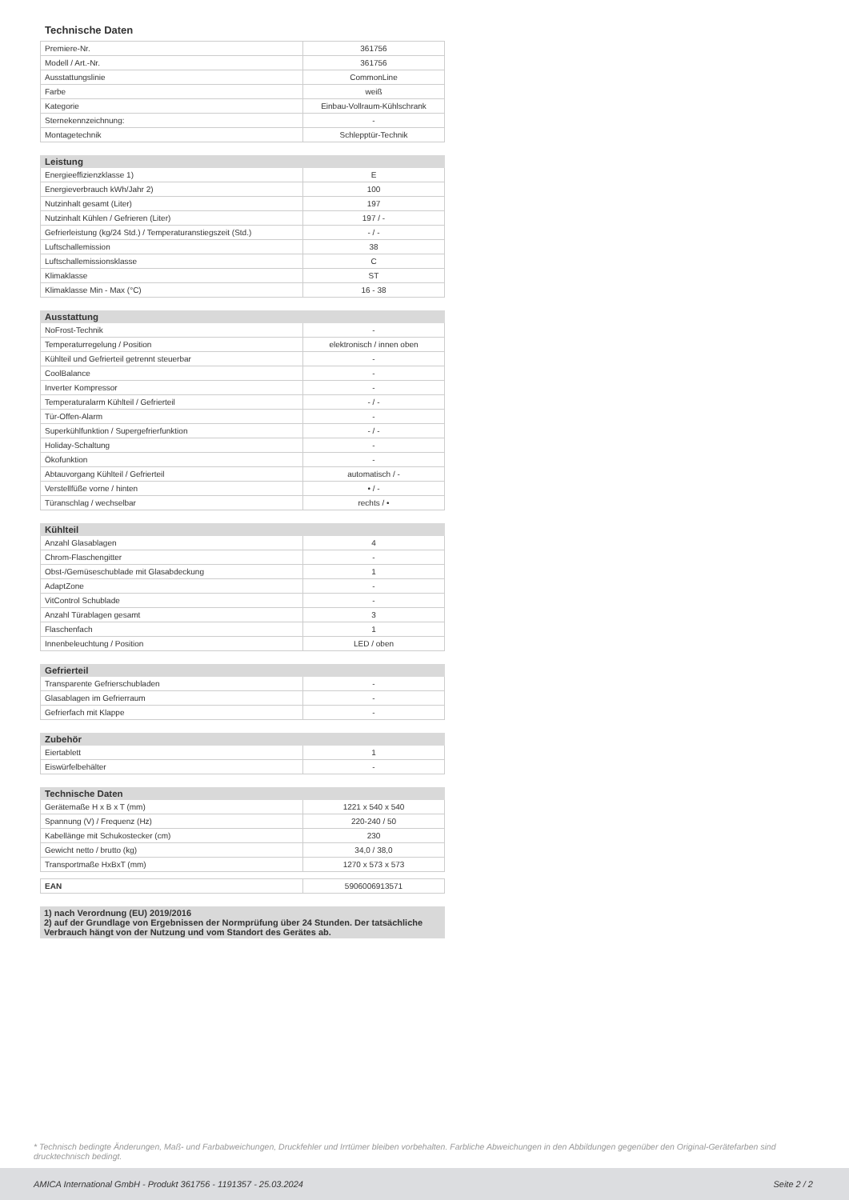Technische Daten
| Premiere-Nr. | 361756 |
| Modell / Art.-Nr. | 361756 |
| Ausstattungslinie | CommonLine |
| Farbe | weiß |
| Kategorie | Einbau-Vollraum-Kühlschrank |
| Sternekennzeichnung: | - |
| Montagetechnik | Schlepptür-Technik |
| Leistung | |
| --- | --- |
| Energieeffizienzklasse 1) | E |
| Energieverbrauch kWh/Jahr 2) | 100 |
| Nutzinhalt gesamt (Liter) | 197 |
| Nutzinhalt Kühlen / Gefrieren (Liter) | 197 / - |
| Gefrierleistung (kg/24 Std.) / Temperaturanstiegszeit (Std.) | - / - |
| Luftschallemission | 38 |
| Luftschallemissionsklasse | C |
| Klimaklasse | ST |
| Klimaklasse Min - Max (°C) | 16 - 38 |
| Ausstattung | |
| --- | --- |
| NoFrost-Technik | - |
| Temperaturregelung / Position | elektronisch / innen oben |
| Kühlteil und Gefrierteil getrennt steuerbar | - |
| CoolBalance | - |
| Inverter Kompressor | - |
| Temperaturalarm Kühlteil / Gefrierteil | - / - |
| Tür-Offen-Alarm | - |
| Superkühlfunktion / Supergefrierfunktion | - / - |
| Holiday-Schaltung | - |
| Ökofunktion | - |
| Abtauvorgang Kühlteil / Gefrierteil | automatisch / - |
| Verstellfüße vorne / hinten | • / - |
| Türanschlag / wechselbar | rechts / • |
| Kühlteil | |
| --- | --- |
| Anzahl Glasablagen | 4 |
| Chrom-Flaschengitter | - |
| Obst-/Gemüseschublade mit Glasabdeckung | 1 |
| AdaptZone | - |
| VitControl Schublade | - |
| Anzahl Türablagen gesamt | 3 |
| Flaschenfach | 1 |
| Innenbeleuchtung / Position | LED / oben |
| Gefrierteil | |
| --- | --- |
| Transparente Gefrierschubladen | - |
| Glasablagen im Gefrierraum | - |
| Gefrierfach mit Klappe | - |
| Zubehör | |
| --- | --- |
| Eiertablett | 1 |
| Eiswürfelbehälter | - |
| Technische Daten | |
| --- | --- |
| Gerätemaße H x B x T (mm) | 1221 x 540 x 540 |
| Spannung (V) / Frequenz (Hz) | 220-240 / 50 |
| Kabellänge mit Schukostecker (cm) | 230 |
| Gewicht netto / brutto (kg) | 34,0 / 38,0 |
| Transportmaße HxBxT (mm) | 1270 x 573 x 573 |
| EAN | 5906006913571 |
1) nach Verordnung (EU) 2019/2016
2) auf der Grundlage von Ergebnissen der Normprüfung über 24 Stunden. Der tatsächliche Verbrauch hängt von der Nutzung und vom Standort des Gerätes ab.
* Technisch bedingte Änderungen, Maß- und Farbabweichungen, Druckfehler und Irrtümer bleiben vorbehalten. Farbliche Abweichungen in den Abbildungen gegenüber den Original-Gerätefarben sind drucktechnisch bedingt.
AMICA International GmbH - Produkt 361756 - 1191357 - 25.03.2024 Seite 2 / 2